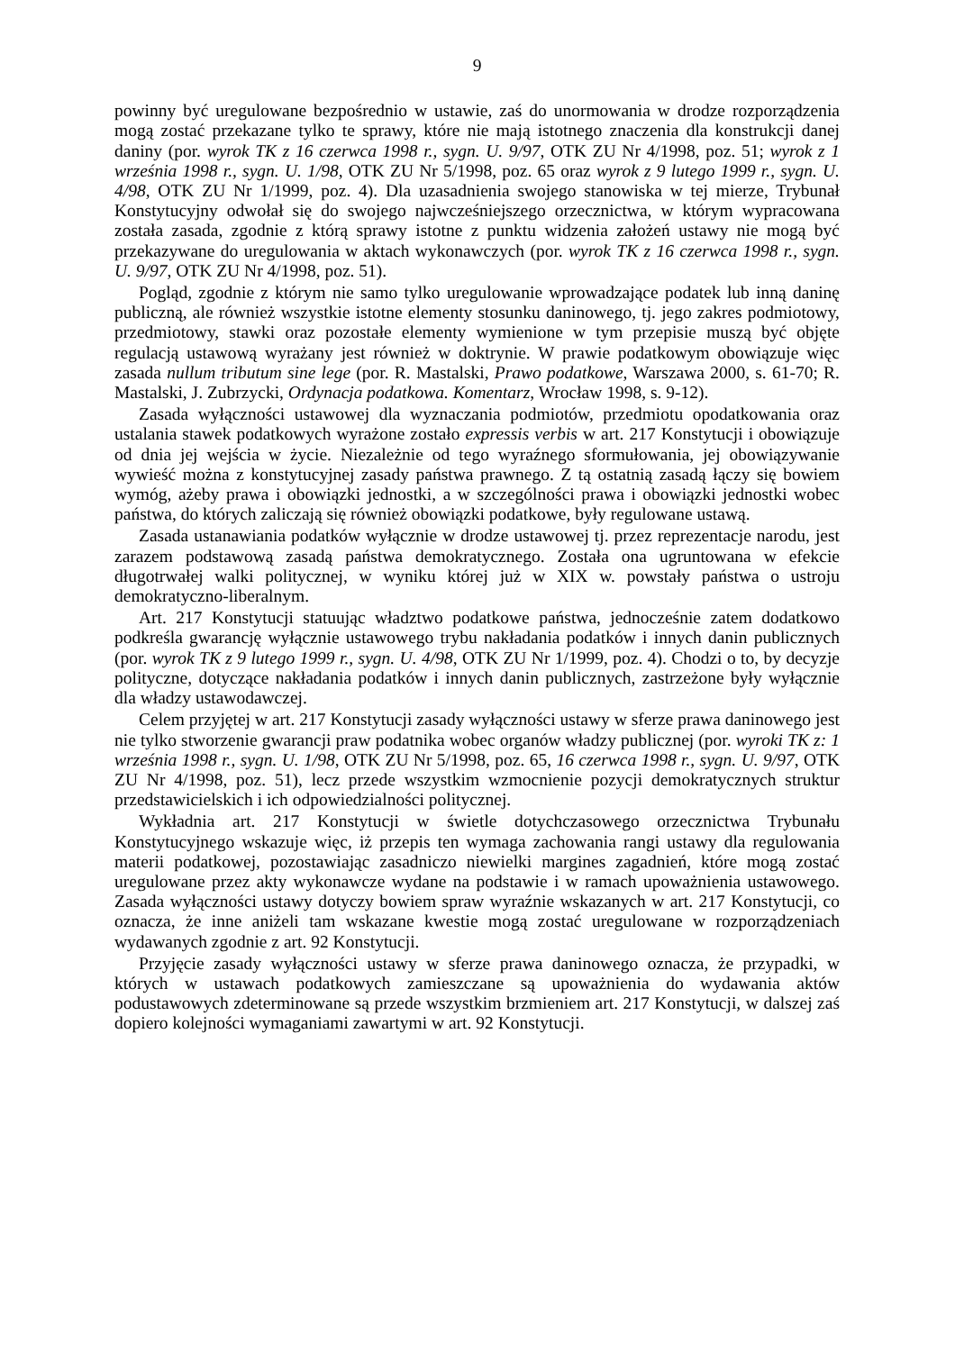9
powinny być uregulowane bezpośrednio w ustawie, zaś do unormowania w drodze rozporządzenia mogą zostać przekazane tylko te sprawy, które nie mają istotnego znaczenia dla konstrukcji danej daniny (por. wyrok TK z 16 czerwca 1998 r., sygn. U. 9/97, OTK ZU Nr 4/1998, poz. 51; wyrok z 1 września 1998 r., sygn. U. 1/98, OTK ZU Nr 5/1998, poz. 65 oraz wyrok z 9 lutego 1999 r., sygn. U. 4/98, OTK ZU Nr 1/1999, poz. 4). Dla uzasadnienia swojego stanowiska w tej mierze, Trybunał Konstytucyjny odwołał się do swojego najwcześniejszego orzecznictwa, w którym wypracowana została zasada, zgodnie z którą sprawy istotne z punktu widzenia założeń ustawy nie mogą być przekazywane do uregulowania w aktach wykonawczych (por. wyrok TK z 16 czerwca 1998 r., sygn. U. 9/97, OTK ZU Nr 4/1998, poz. 51).
Pogląd, zgodnie z którym nie samo tylko uregulowanie wprowadzające podatek lub inną daninę publiczną, ale również wszystkie istotne elementy stosunku daninowego, tj. jego zakres podmiotowy, przedmiotowy, stawki oraz pozostałe elementy wymienione w tym przepisie muszą być objęte regulacją ustawową wyrażany jest również w doktrynie. W prawie podatkowym obowiązuje więc zasada nullum tributum sine lege (por. R. Mastalski, Prawo podatkowe, Warszawa 2000, s. 61-70; R. Mastalski, J. Zubrzycki, Ordynacja podatkowa. Komentarz, Wrocław 1998, s. 9-12).
Zasada wyłączności ustawowej dla wyznaczania podmiotów, przedmiotu opodatkowania oraz ustalania stawek podatkowych wyrażone zostało expressis verbis w art. 217 Konstytucji i obowiązuje od dnia jej wejścia w życie. Niezależnie od tego wyraźnego sformułowania, jej obowiązywanie wywieść można z konstytucyjnej zasady państwa prawnego. Z tą ostatnią zasadą łączy się bowiem wymóg, ażeby prawa i obowiązki jednostki, a w szczególności prawa i obowiązki jednostki wobec państwa, do których zaliczają się również obowiązki podatkowe, były regulowane ustawą.
Zasada ustanawiania podatków wyłącznie w drodze ustawowej tj. przez reprezentacje narodu, jest zarazem podstawową zasadą państwa demokratycznego. Została ona ugruntowana w efekcie długotrwałej walki politycznej, w wyniku której już w XIX w. powstały państwa o ustroju demokratyczno-liberalnym.
Art. 217 Konstytucji statuując władztwo podatkowe państwa, jednocześnie zatem dodatkowo podkreśla gwarancję wyłącznie ustawowego trybu nakładania podatków i innych danin publicznych (por. wyrok TK z 9 lutego 1999 r., sygn. U. 4/98, OTK ZU Nr 1/1999, poz. 4). Chodzi o to, by decyzje polityczne, dotyczące nakładania podatków i innych danin publicznych, zastrzeżone były wyłącznie dla władzy ustawodawczej.
Celem przyjętej w art. 217 Konstytucji zasady wyłączności ustawy w sferze prawa daninowego jest nie tylko stworzenie gwarancji praw podatnika wobec organów władzy publicznej (por. wyroki TK z: 1 września 1998 r., sygn. U. 1/98, OTK ZU Nr 5/1998, poz. 65, 16 czerwca 1998 r., sygn. U. 9/97, OTK ZU Nr 4/1998, poz. 51), lecz przede wszystkim wzmocnienie pozycji demokratycznych struktur przedstawicielskich i ich odpowiedzialności politycznej.
Wykładnia art. 217 Konstytucji w świetle dotychczasowego orzecznictwa Trybunału Konstytucyjnego wskazuje więc, iż przepis ten wymaga zachowania rangi ustawy dla regulowania materii podatkowej, pozostawiając zasadniczo niewielki margines zagadnień, które mogą zostać uregulowane przez akty wykonawcze wydane na podstawie i w ramach upoważnienia ustawowego. Zasada wyłączności ustawy dotyczy bowiem spraw wyraźnie wskazanych w art. 217 Konstytucji, co oznacza, że inne aniżeli tam wskazane kwestie mogą zostać uregulowane w rozporządzeniach wydawanych zgodnie z art. 92 Konstytucji.
Przyjęcie zasady wyłączności ustawy w sferze prawa daninowego oznacza, że przypadki, w których w ustawach podatkowych zamieszczane są upoważnienia do wydawania aktów podustawowych zdeterminowane są przede wszystkim brzmieniem art. 217 Konstytucji, w dalszej zaś dopiero kolejności wymaganiami zawartymi w art. 92 Konstytucji.